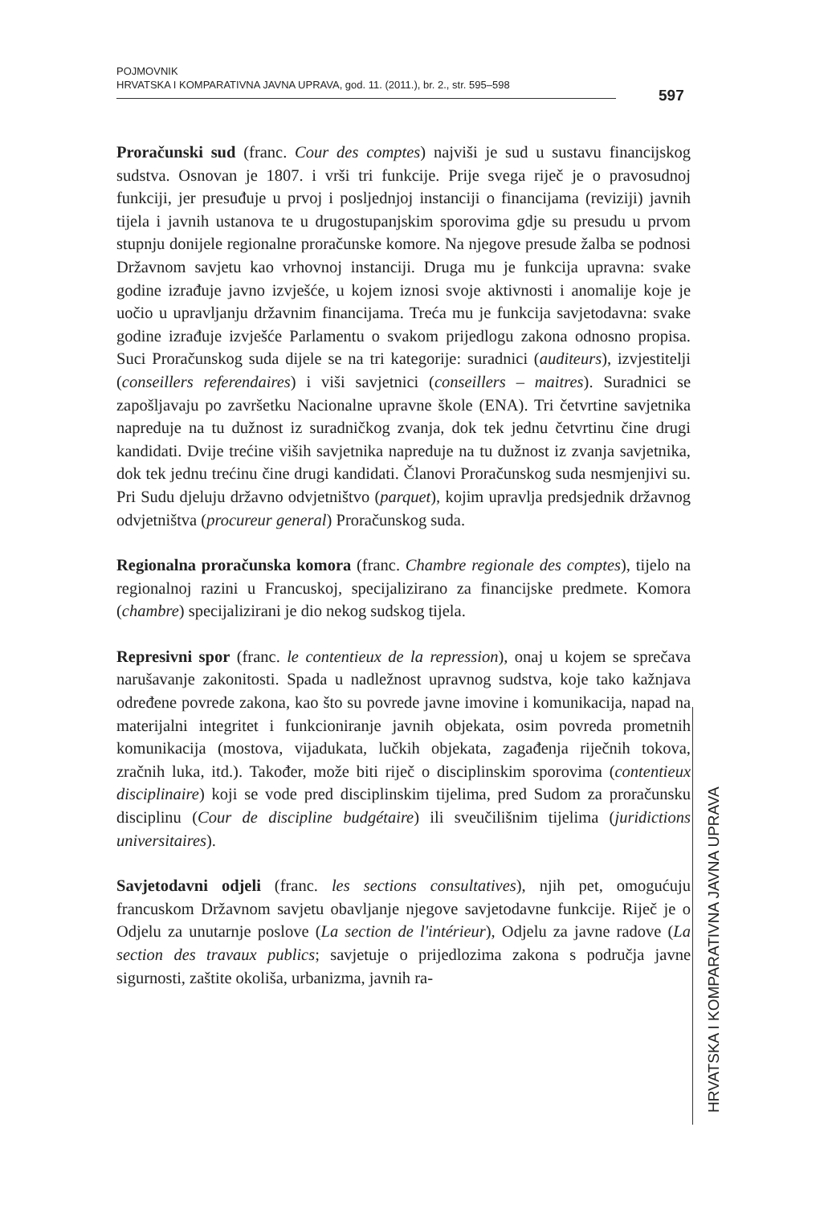POJMOVNIK
HRVATSKA I KOMPARATIVNA JAVNA UPRAVA, god. 11. (2011.), br. 2., str. 595–598
597
Proračunski sud (franc. Cour des comptes) najviši je sud u sustavu financijskog sudstva. Osnovan je 1807. i vrši tri funkcije. Prije svega riječ je o pravosudnoj funkciji, jer presuđuje u prvoj i posljednjoj instanciji o financijama (reviziji) javnih tijela i javnih ustanova te u drugostupanjskim sporovima gdje su presudu u prvom stupnju donijele regionalne proračunske komore. Na njegove presude žalba se podnosi Državnom savjetu kao vrhovnoj instanciji. Druga mu je funkcija upravna: svake godine izrađuje javno izvješće, u kojem iznosi svoje aktivnosti i anomalije koje je uočio u upravljanju državnim financijama. Treća mu je funkcija savjetodavna: svake godine izrađuje izvješće Parlamentu o svakom prijedlogu zakona odnosno propisa. Suci Proračunskog suda dijele se na tri kategorije: suradnici (auditeurs), izvjestitelji (conseillers referendaires) i viši savjetnici (conseillers – maitres). Suradnici se zapošljavaju po završetku Nacionalne upravne škole (ENA). Tri četvrtine savjetnika napreduje na tu dužnost iz suradničkog zvanja, dok tek jednu četvrtinu čine drugi kandidati. Dvije trećine viših savjetnika napreduje na tu dužnost iz zvanja savjetnika, dok tek jednu trećinu čine drugi kandidati. Članovi Proračunskog suda nesmjenjivi su. Pri Sudu djeluju državno odvjetništvo (parquet), kojim upravlja predsjednik državnog odvjetništva (procureur general) Proračunskog suda.
Regionalna proračunska komora (franc. Chambre regionale des comptes), tijelo na regionalnoj razini u Francuskoj, specijalizirano za financijske predmete. Komora (chambre) specijalizirani je dio nekog sudskog tijela.
Represivni spor (franc. le contentieux de la repression), onaj u kojem se sprečava narušavanje zakonitosti. Spada u nadležnost upravnog sudstva, koje tako kažnjava određene povrede zakona, kao što su povrede javne imovine i komunikacija, napad na materijalni integritet i funkcioniranje javnih objekata, osim povreda prometnih komunikacija (mostova, vijadukata, lučkih objekata, zagađenja riječnih tokova, zračnih luka, itd.). Također, može biti riječ o disciplinskim sporovima (contentieux disciplinaire) koji se vode pred disciplinskim tijelima, pred Sudom za proračunsku disciplinu (Cour de discipline budgétaire) ili sveučilišnim tijelima (juridictions universitaires).
Savjetodavni odjeli (franc. les sections consultatives), njih pet, omogućuju francuskom Državnom savjetu obavljanje njegove savjetodavne funkcije. Riječ je o Odjelu za unutarnje poslove (La section de l'intérieur), Odjelu za javne radove (La section des travaux publics; savjetuje o prijedlozima zakona s područja javne sigurnosti, zaštite okoliša, urbanizma, javnih ra-
HRVATSKA I KOMPARATIVNA JAVNA UPRAVA